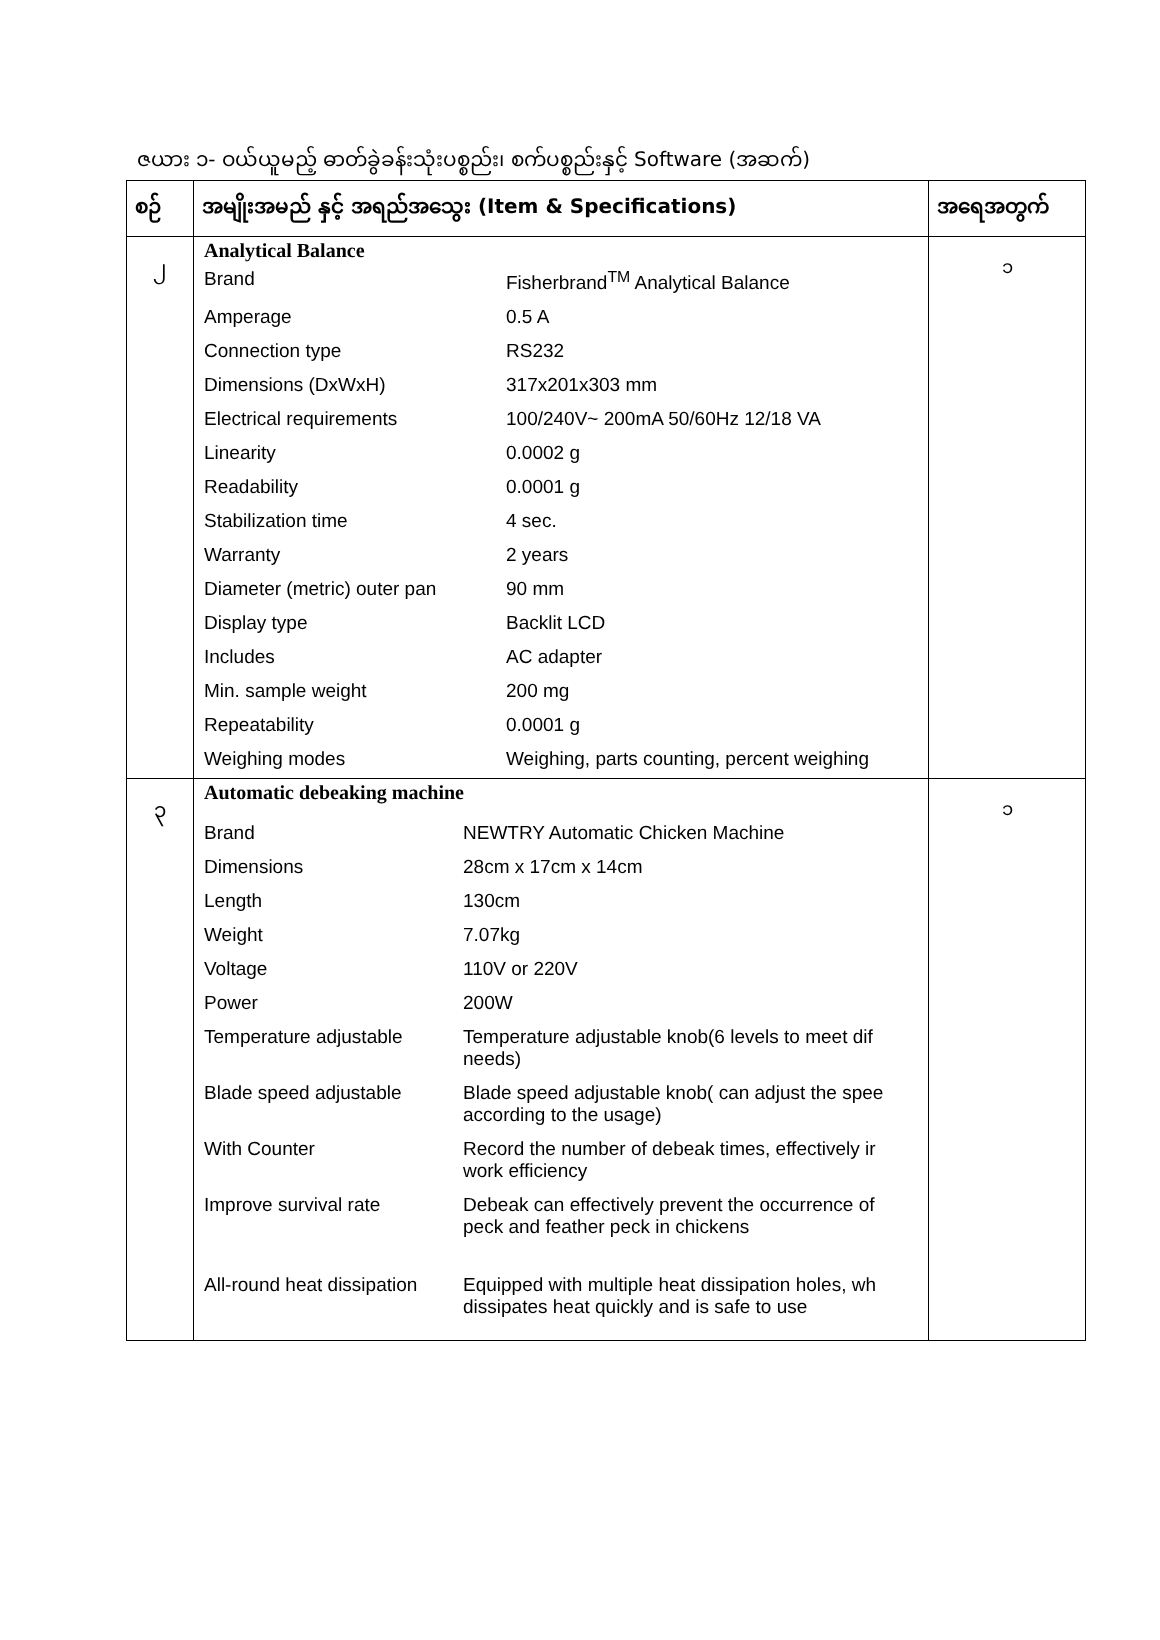ဇယား ၁- ဝယ်ယူမည့် ဓာတ်ခွဲခန်းသုံးပစ္စည်း၊ စက်ပစ္စည်းနှင့် Software (အဆက်)
| စဉ် | အမျိုးအမည် နှင့် အရည်အသွေး (Item & Specifications) | အရေအတွက် |
| --- | --- | --- |
| ၂ | Analytical Balance / Brand / Fisherbrand<sup>TM</sup> Analytical Balance / / Amperage / 0.5 A / / Connection type / RS232 / / Dimensions (DxWxH) / 317x201x303 mm / / Electrical requirements / 100/240V~ 200mA 50/60Hz 12/18 VA / / Linearity / 0.0002 g / / Readability / 0.0001 g / / Stabilization time / 4 sec. / / Warranty / 2 years / / Diameter (metric) outer pan / 90 mm / / Display type / Backlit LCD / / Includes / AC adapter / / Min. sample weight / 200 mg / / Repeatability / 0.0001 g / / Weighing modes / Weighing, parts counting, percent weighing / | ၁ |
| ၃ | Automatic debeaking machine / Brand / NEWTRY Automatic Chicken Machine / / Dimensions / 28cm x 17cm x 14cm / / Length / 130cm / / Weight / 7.07kg / / Voltage / 110V or 220V / / Power / 200W / / Temperature adjustable / Temperature adjustable knob(6 levels to meet dif needs) / / Blade speed adjustable / Blade speed adjustable knob( can adjust the spee according to the usage) / / With Counter / Record the number of debeak times, effectively ir work efficiency / / Improve survival rate / Debeak can effectively prevent the occurrence of peck and feather peck in chickens / / All-round heat dissipation / Equipped with multiple heat dissipation holes, wh dissipates heat quickly and is safe to use / | ၁ |